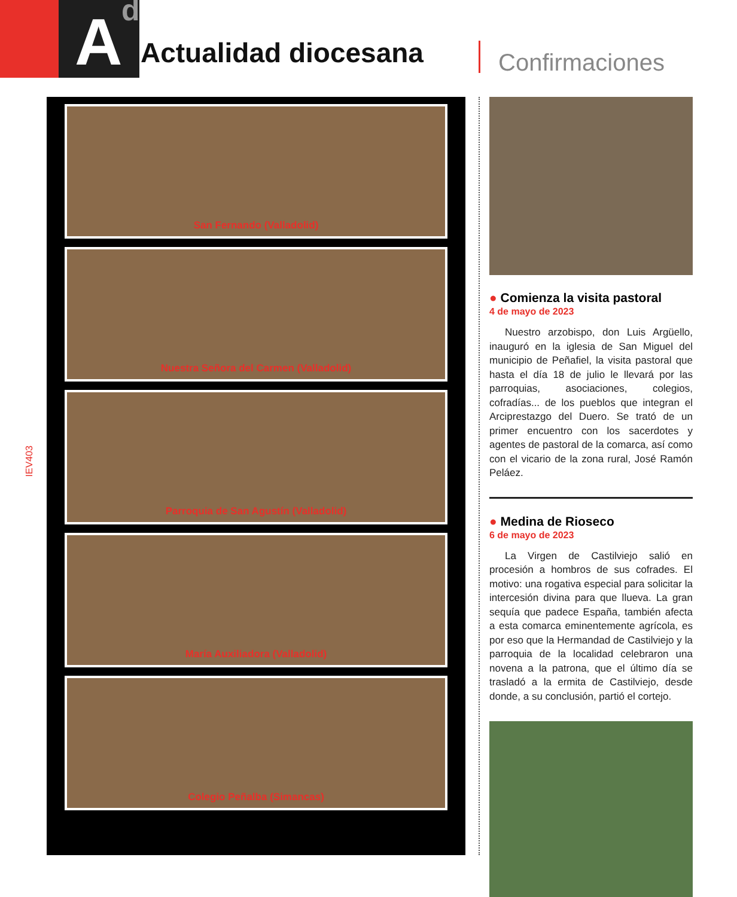A d
Actualidad diocesana
Confirmaciones
IEV403
San Fernando (Valladolid)
Nuestra Señora del Carmen (Valladolid)
Parroquia de San Agustín (Valladolid)
María Auxiliadora (Valladolid)
Colegio Peñalba (Simancas)
● Comienza la visita pastoral
4 de mayo de 2023
Nuestro arzobispo, don Luis Argüello, inauguró en la iglesia de San Miguel del municipio de Peñafiel, la visita pastoral que hasta el día 18 de julio le llevará por las parroquias, asociaciones, colegios, cofradías... de los pueblos que integran el Arciprestazgo del Duero. Se trató de un primer encuentro con los sacerdotes y agentes de pastoral de la comarca, así como con el vicario de la zona rural, José Ramón Peláez.
● Medina de Rioseco
6 de mayo de 2023
La Virgen de Castilviejo salió en procesión a hombros de sus cofrades. El motivo: una rogativa especial para solicitar la intercesión divina para que llueva. La gran sequía que padece España, también afecta a esta comarca eminentemente agrícola, es por eso que la Hermandad de Castilviejo y la parroquia de la localidad celebraron una novena a la patrona, que el último día se trasladó a la ermita de Castilviejo, desde donde, a su conclusión, partió el cortejo.